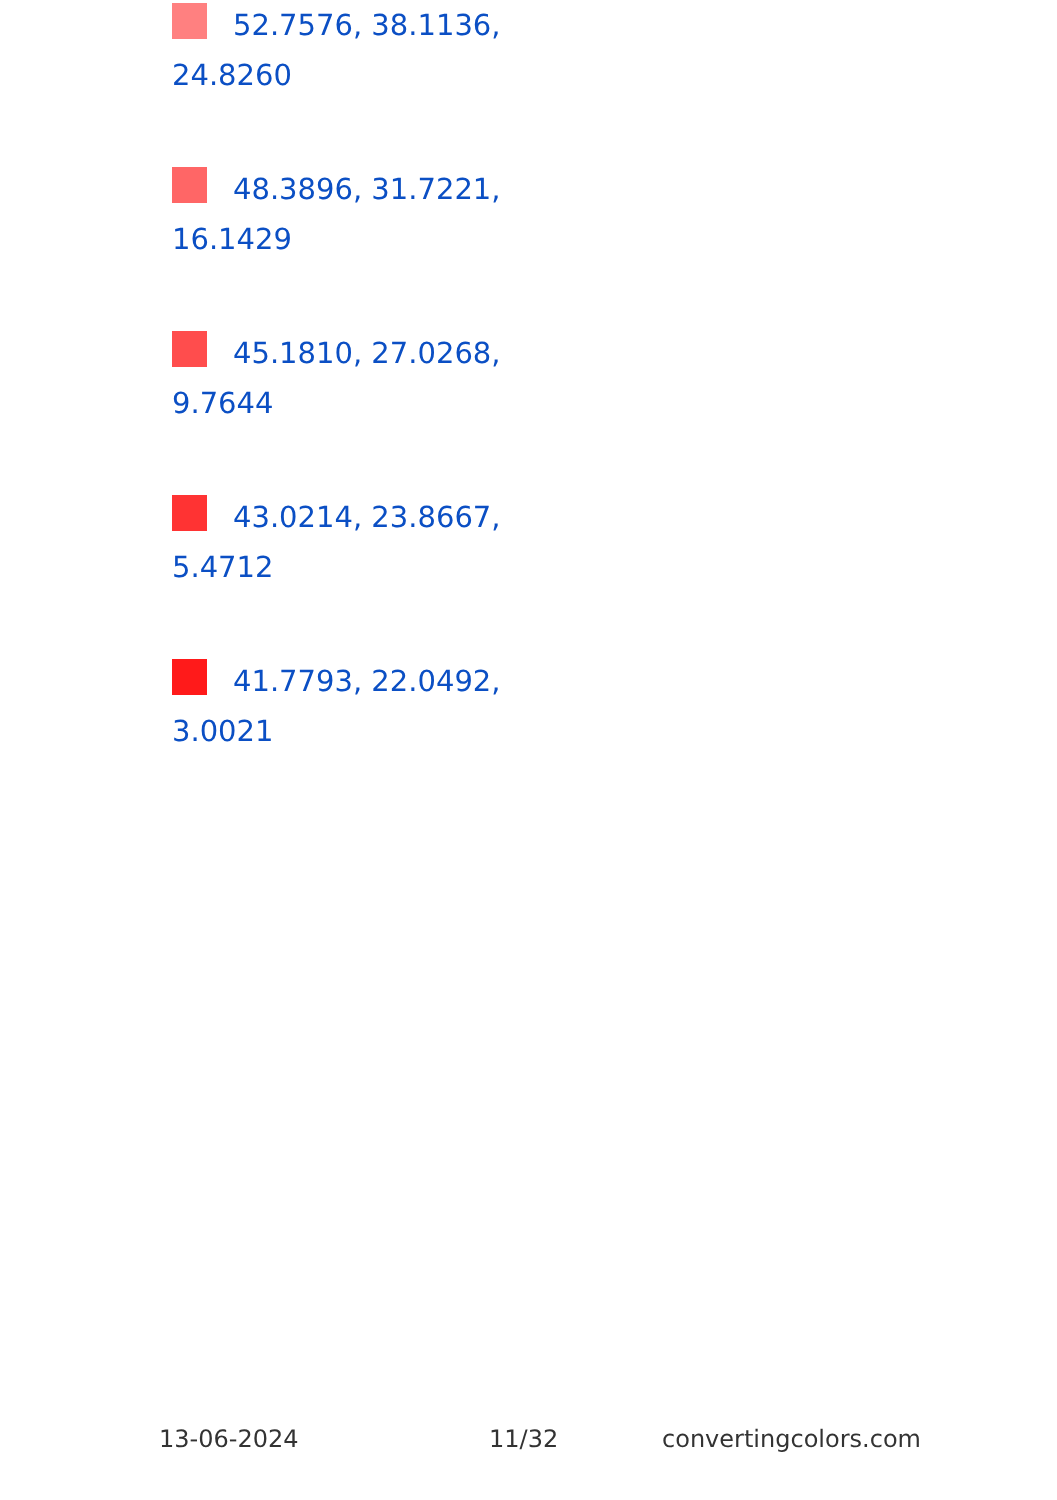52.7576, 38.1136, 24.8260
48.3896, 31.7221, 16.1429
45.1810, 27.0268, 9.7644
43.0214, 23.8667, 5.4712
41.7793, 22.0492, 3.0021
13-06-2024 11/32 convertingcolors.com